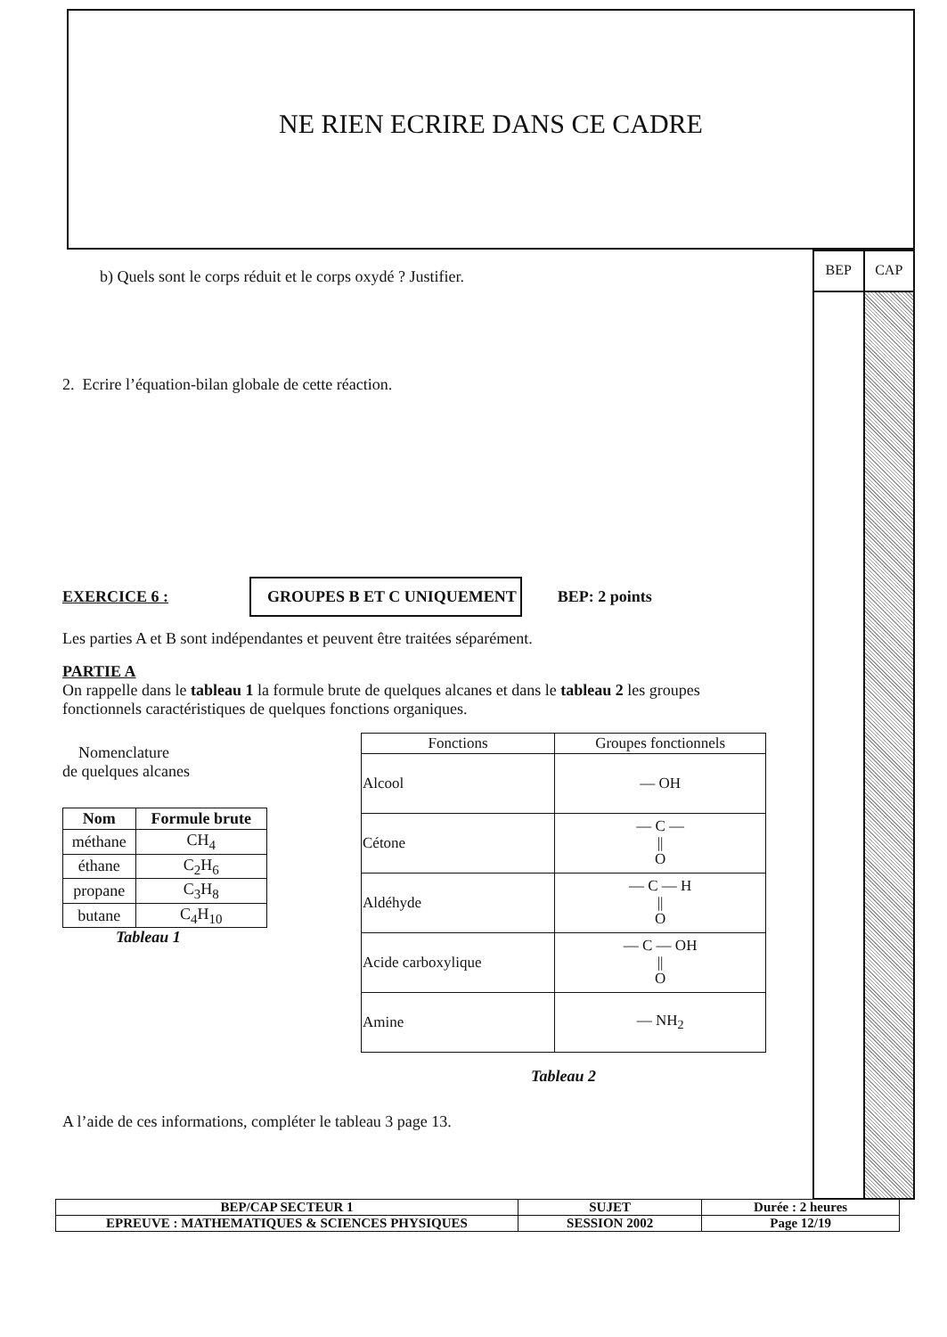NE RIEN ECRIRE DANS CE CADRE
BEP CAP
b) Quels sont le corps réduit et le corps oxydé ? Justifier.
2. Ecrire l’équation-bilan globale de cette réaction.
EXERCICE 6 : GROUPES B ET C UNIQUEMENT BEP: 2 points
Les parties A et B sont indépendantes et peuvent être traitées séparément.
PARTIE A
On rappelle dans le tableau 1 la formule brute de quelques alcanes et dans le tableau 2 les groupes fonctionnels caractéristiques de quelques fonctions organiques.
Nomenclature
de quelques alcanes
| Nom | Formule brute |
| --- | --- |
| méthane | CH<sub>4</sub> |
| éthane | C<sub>2</sub>H<sub>6</sub> |
| propane | C<sub>3</sub>H<sub>8</sub> |
| butane | C<sub>4</sub>H<sub>10</sub> |
Tableau 1
| Fonctions | Groupes fonctionnels |
| --- | --- |
| Alcool | — OH |
| Cétone | — C — // O |
| Aldéhyde | — C — H // O |
| Acide carboxylique | — C — OH // O |
| Amine | — NH<sub>2</sub> |
Tableau 2
A l’aide de ces informations, compléter le tableau 3 page 13.
| BEP/CAP SECTEUR 1 | SUJET | Durée : 2 heures |
| EPREUVE : MATHEMATIQUES & SCIENCES PHYSIQUES | SESSION 2002 | Page 12/19 |